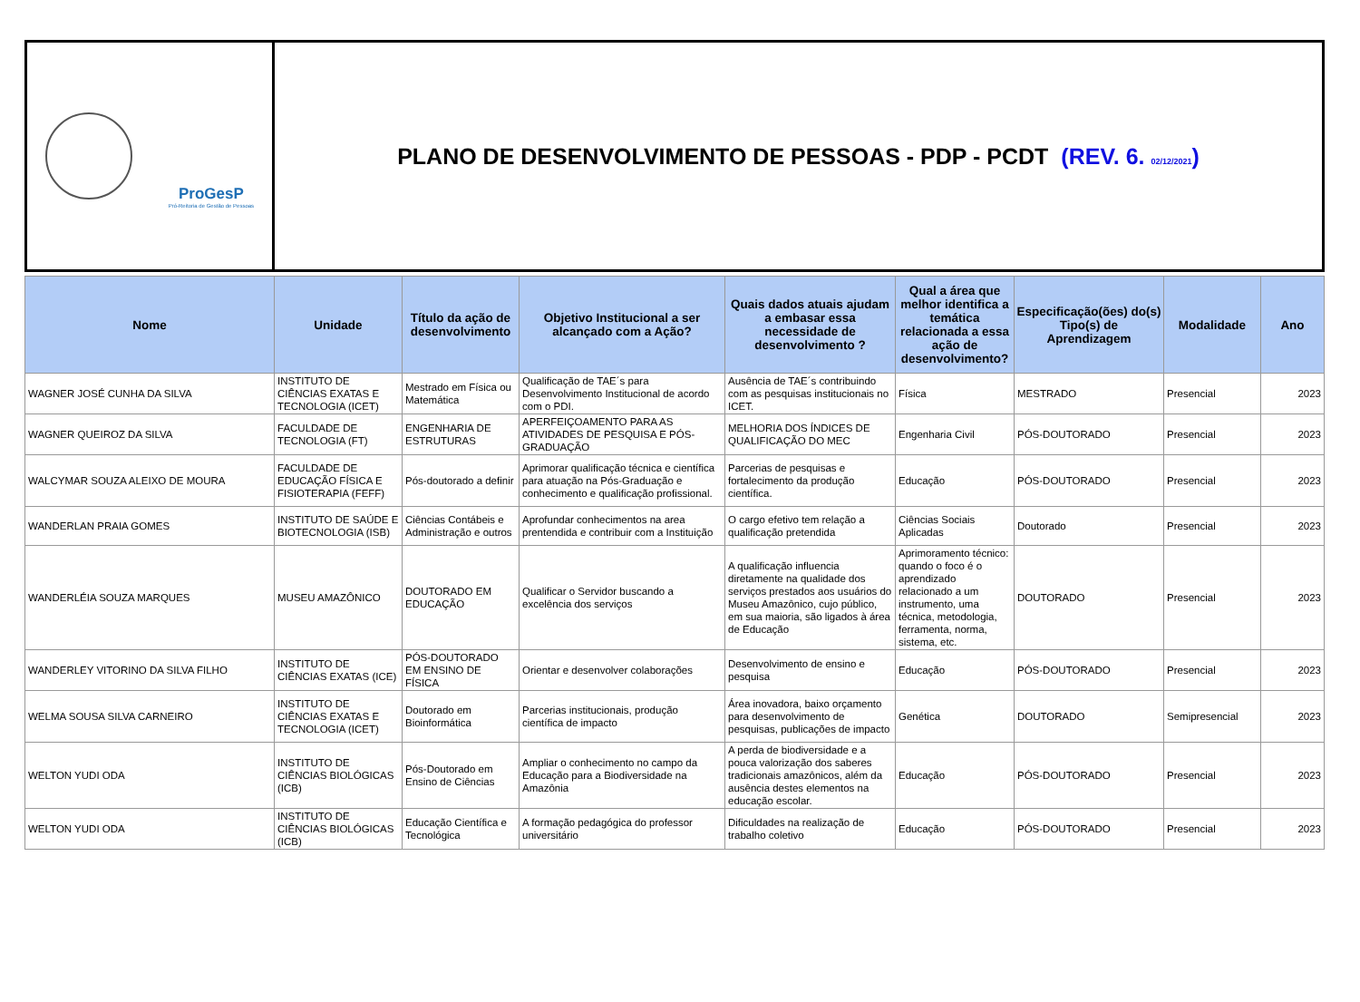ProGesP
Pró-Reitoria de Gestão de Pessoas
PLANO DE DESENVOLVIMENTO DE PESSOAS - PDP - PCDT (REV. 6. 02/12/2021)
| Nome | Unidade | Título da ação de desenvolvimento | Objetivo Institucional a ser alcançado com a Ação? | Quais dados atuais ajudam a embasar essa necessidade de desenvolvimento ? | Qual a área que melhor identifica a temática relacionada a essa ação de desenvolvimento? | Especificação(ões) do(s) Tipo(s) de Aprendizagem | Modalidade | Ano |
| --- | --- | --- | --- | --- | --- | --- | --- | --- |
| WAGNER JOSÉ CUNHA DA SILVA | INSTITUTO DE CIÊNCIAS EXATAS E TECNOLOGIA (ICET) | Mestrado em Física ou Matemática | Qualificação de TAE´s para Desenvolvimento Institucional de acordo com o PDI. | Ausência de TAE´s contribuindo com as pesquisas institucionais no ICET. | Física | MESTRADO | Presencial | 2023 |
| WAGNER QUEIROZ DA SILVA | FACULDADE DE TECNOLOGIA (FT) | ENGENHARIA DE ESTRUTURAS | APERFEIÇOAMENTO PARA AS ATIVIDADES DE PESQUISA E PÓS-GRADUAÇÃO | MELHORIA DOS ÍNDICES DE QUALIFICAÇÃO DO MEC | Engenharia Civil | PÓS-DOUTORADO | Presencial | 2023 |
| WALCYMAR SOUZA ALEIXO DE MOURA | FACULDADE DE EDUCAÇÃO FÍSICA E FISIOTERAPIA (FEFF) | Pós-doutorado a definir | Aprimorar qualificação técnica e científica para atuação na Pós-Graduação e conhecimento e qualificação profissional. | Parcerias de pesquisas e fortalecimento da produção científica. | Educação | PÓS-DOUTORADO | Presencial | 2023 |
| WANDERLAN PRAIA GOMES | INSTITUTO DE SAÚDE E BIOTECNOLOGIA (ISB) | Ciências Contábeis e Administração e outros | Aprofundar conhecimentos na area prentendida e contribuir com a Instituição | O cargo efetivo tem relação a qualificação pretendida | Ciências Sociais Aplicadas | Doutorado | Presencial | 2023 |
| WANDERLÉIA SOUZA MARQUES | MUSEU AMAZÔNICO | DOUTORADO EM EDUCAÇÃO | Qualificar o Servidor buscando a excelência dos serviços | A qualificação influencia diretamente na qualidade dos serviços prestados aos usuários do Museu Amazônico, cujo público, em sua maioria, são ligados à área de Educação | Aprimoramento técnico: quando o foco é o aprendizado relacionado a um instrumento, uma técnica, metodologia, ferramenta, norma, sistema, etc. | DOUTORADO | Presencial | 2023 |
| WANDERLEY VITORINO DA SILVA FILHO | INSTITUTO DE CIÊNCIAS EXATAS (ICE) | PÓS-DOUTORADO EM ENSINO DE FÍSICA | Orientar e desenvolver colaborações | Desenvolvimento de ensino e pesquisa | Educação | PÓS-DOUTORADO | Presencial | 2023 |
| WELMA SOUSA SILVA CARNEIRO | INSTITUTO DE CIÊNCIAS EXATAS E TECNOLOGIA (ICET) | Doutorado em Bioinformática | Parcerias institucionais, produção científica de impacto | Área inovadora, baixo orçamento para desenvolvimento de pesquisas, publicações de impacto | Genética | DOUTORADO | Semipresencial | 2023 |
| WELTON YUDI ODA | INSTITUTO DE CIÊNCIAS BIOLÓGICAS (ICB) | Pós-Doutorado em Ensino de Ciências | Ampliar o conhecimento no campo da Educação para a Biodiversidade na Amazônia | A perda de biodiversidade e a pouca valorização dos saberes tradicionais amazônicos, além da ausência destes elementos na educação escolar. | Educação | PÓS-DOUTORADO | Presencial | 2023 |
| WELTON YUDI ODA | INSTITUTO DE CIÊNCIAS BIOLÓGICAS (ICB) | Educação Científica e Tecnológica | A formação pedagógica do professor universitário | Dificuldades na realização de trabalho coletivo | Educação | PÓS-DOUTORADO | Presencial | 2023 |